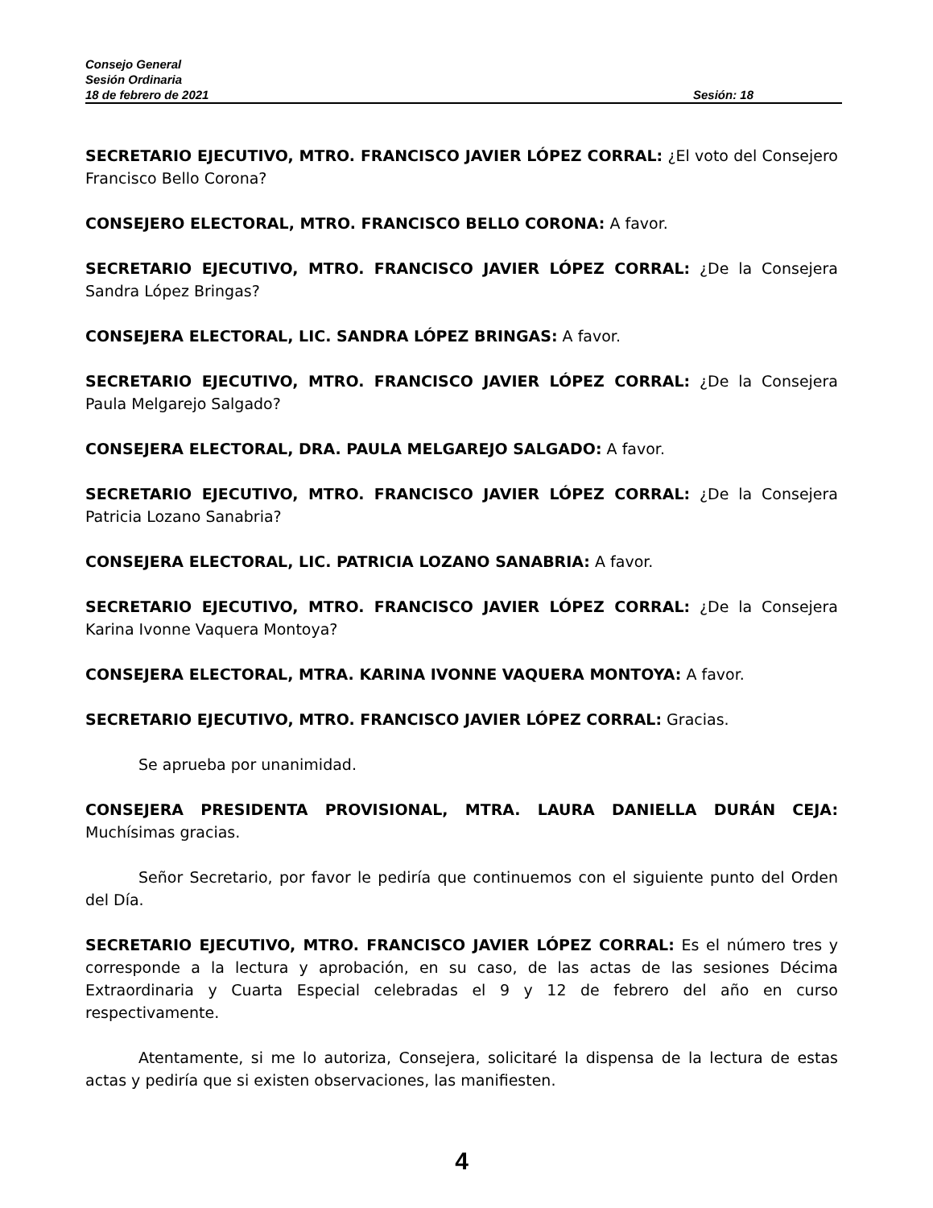Consejo General
Sesión Ordinaria
18 de febrero de 2021 Sesión: 18
SECRETARIO EJECUTIVO, MTRO. FRANCISCO JAVIER LÓPEZ CORRAL: ¿El voto del Consejero Francisco Bello Corona?
CONSEJERO ELECTORAL, MTRO. FRANCISCO BELLO CORONA: A favor.
SECRETARIO EJECUTIVO, MTRO. FRANCISCO JAVIER LÓPEZ CORRAL: ¿De la Consejera Sandra López Bringas?
CONSEJERA ELECTORAL, LIC. SANDRA LÓPEZ BRINGAS: A favor.
SECRETARIO EJECUTIVO, MTRO. FRANCISCO JAVIER LÓPEZ CORRAL: ¿De la Consejera Paula Melgarejo Salgado?
CONSEJERA ELECTORAL, DRA. PAULA MELGAREJO SALGADO: A favor.
SECRETARIO EJECUTIVO, MTRO. FRANCISCO JAVIER LÓPEZ CORRAL: ¿De la Consejera Patricia Lozano Sanabria?
CONSEJERA ELECTORAL, LIC. PATRICIA LOZANO SANABRIA: A favor.
SECRETARIO EJECUTIVO, MTRO. FRANCISCO JAVIER LÓPEZ CORRAL: ¿De la Consejera Karina Ivonne Vaquera Montoya?
CONSEJERA ELECTORAL, MTRA. KARINA IVONNE VAQUERA MONTOYA: A favor.
SECRETARIO EJECUTIVO, MTRO. FRANCISCO JAVIER LÓPEZ CORRAL: Gracias.
Se aprueba por unanimidad.
CONSEJERA PRESIDENTA PROVISIONAL, MTRA. LAURA DANIELLA DURÁN CEJA: Muchísimas gracias.
Señor Secretario, por favor le pediría que continuemos con el siguiente punto del Orden del Día.
SECRETARIO EJECUTIVO, MTRO. FRANCISCO JAVIER LÓPEZ CORRAL: Es el número tres y corresponde a la lectura y aprobación, en su caso, de las actas de las sesiones Décima Extraordinaria y Cuarta Especial celebradas el 9 y 12 de febrero del año en curso respectivamente.
Atentamente, si me lo autoriza, Consejera, solicitaré la dispensa de la lectura de estas actas y pediría que si existen observaciones, las manifiesten.
4